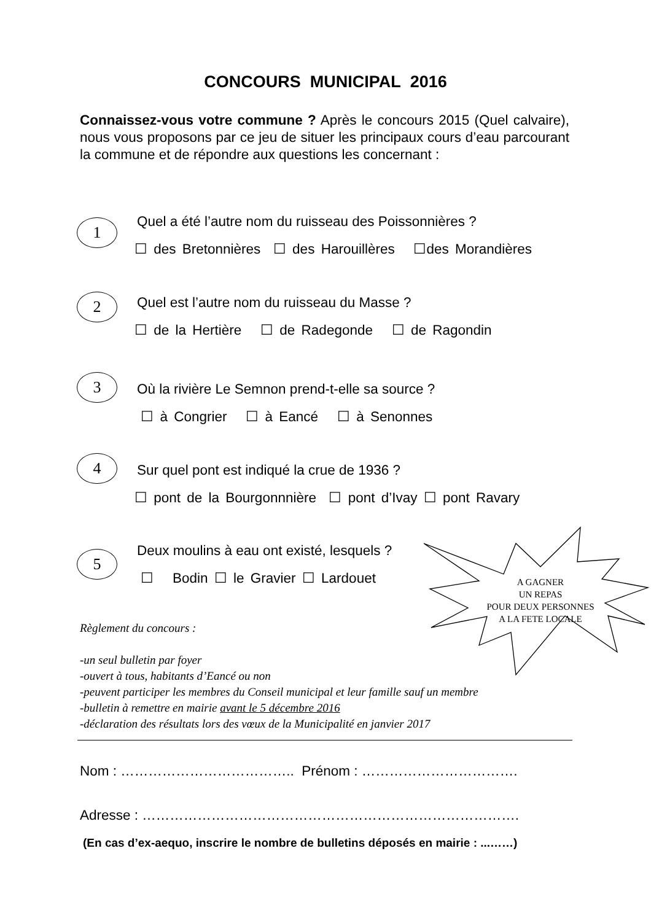CONCOURS MUNICIPAL 2016
Connaissez-vous votre commune ? Après le concours 2015 (Quel calvaire), nous vous proposons par ce jeu de situer les principaux cours d’eau parcourant la commune et de répondre aux questions les concernant :
1
Quel a été l’autre nom du ruisseau des Poissonnières ?
☐ des Bretonnières ☐ des Harouillères ☐des Morandières
2
Quel est l’autre nom du ruisseau du Masse ?
☐ de la Hertière ☐ de Radegonde ☐ de Ragondin
3
Où la rivière Le Semnon prend-t-elle sa source ?
☐ à Congrier ☐ à Eancé ☐ à Senonnes
4
Sur quel pont est indiqué la crue de 1936 ?
☐ pont de la Bourgonnnière ☐ pont d’Ivay ☐ pont Ravary
5
Deux moulins à eau ont existé, lesquels ?
☐ Bodin ☐ le Gravier ☐ Lardouet
A GAGNER
UN REPAS
POUR DEUX PERSONNES
A LA FETE LOCALE
Règlement du concours :
-un seul bulletin par foyer
-ouvert à tous, habitants d’Eancé ou non
-peuvent participer les membres du Conseil municipal et leur famille sauf un membre
-bulletin à remettre en mairie avant le 5 décembre 2016
-déclaration des résultats lors des vœux de la Municipalité en janvier 2017
Nom : ……………………………….. Prénom : …………………………….
Adresse : ……………………………………………………………………….
(En cas d’ex-aequo, inscrire le nombre de bulletins déposés en mairie : ...……)